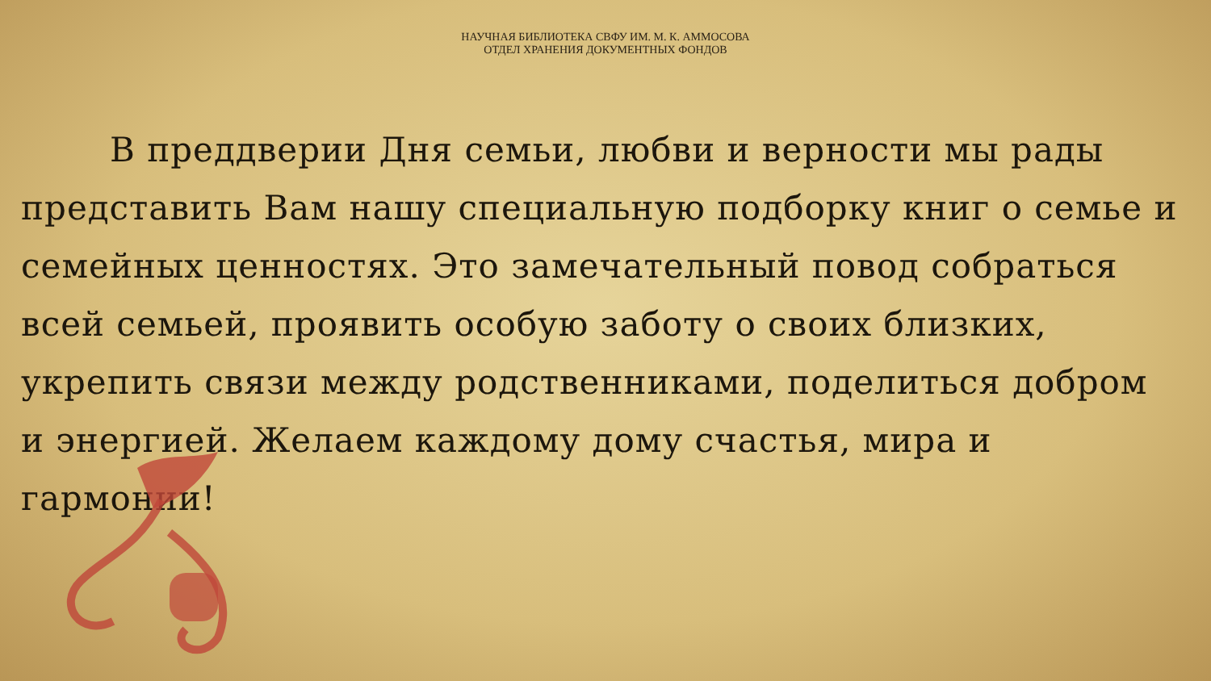НАУЧНАЯ БИБЛИОТЕКА СВФУ ИМ. М. К. АММОСОВА
ОТДЕЛ ХРАНЕНИЯ ДОКУМЕНТНЫХ ФОНДОВ
В преддверии Дня семьи, любви и верности мы рады представить Вам нашу специальную подборку книг о семье и семейных ценностях. Это замечательный повод собраться всей семьей, проявить особую заботу о своих близких, укрепить связи между родственниками, поделиться добром и энергией. Желаем каждому дому счастья, мира и гармонии!